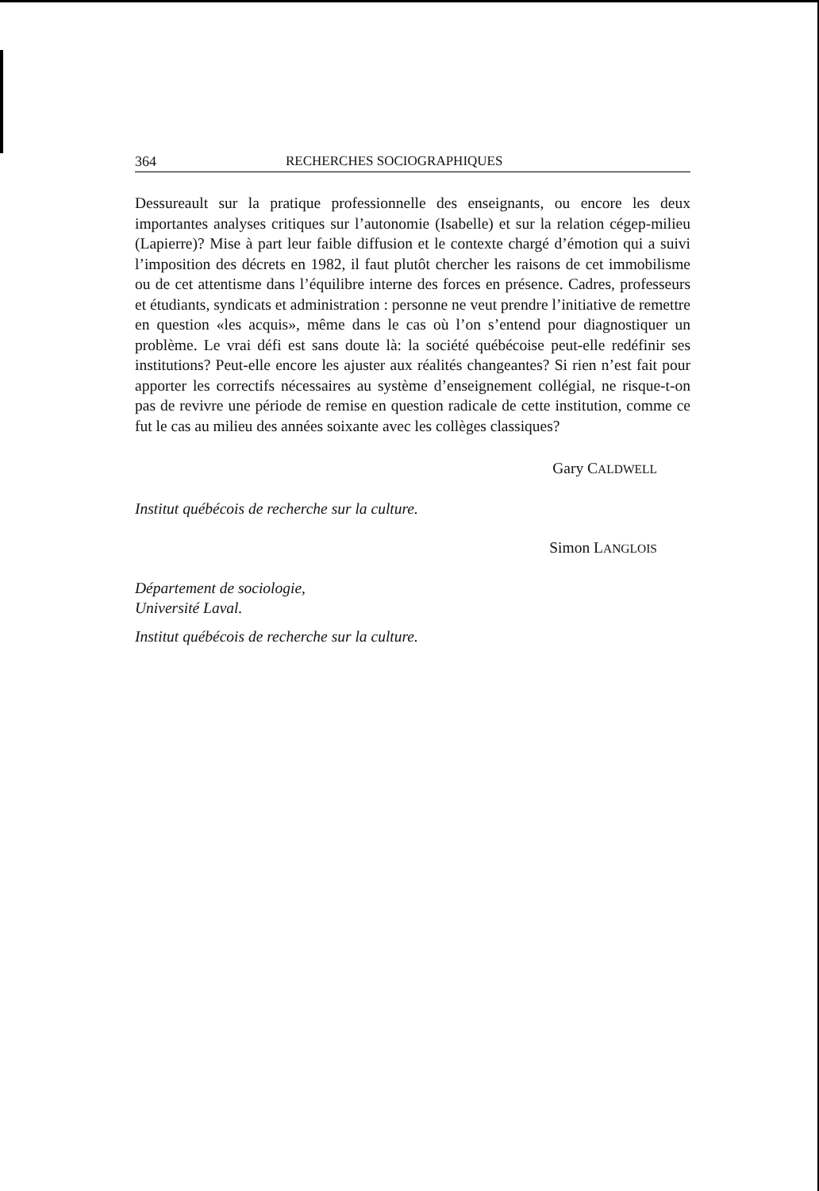364 RECHERCHES SOCIOGRAPHIQUES
Dessureault sur la pratique professionnelle des enseignants, ou encore les deux importantes analyses critiques sur l’autonomie (Isabelle) et sur la relation cégep-milieu (Lapierre)? Mise à part leur faible diffusion et le contexte chargé d’émotion qui a suivi l’imposition des décrets en 1982, il faut plutôt chercher les raisons de cet immobilisme ou de cet attentisme dans l’équilibre interne des forces en présence. Cadres, professeurs et étudiants, syndicats et administration : personne ne veut prendre l’initiative de remettre en question «les acquis», même dans le cas où l’on s’entend pour diagnostiquer un problème. Le vrai défi est sans doute là: la société québécoise peut-elle redéfinir ses institutions? Peut-elle encore les ajuster aux réalités changeantes? Si rien n’est fait pour apporter les correctifs nécessaires au système d’enseignement collégial, ne risque-t-on pas de revivre une période de remise en question radicale de cette institution, comme ce fut le cas au milieu des années soixante avec les collèges classiques?
Gary CALDWELL
Institut québécois de recherche sur la culture.
Simon LANGLOIS
Département de sociologie,
Université Laval.
Institut québécois de recherche sur la culture.